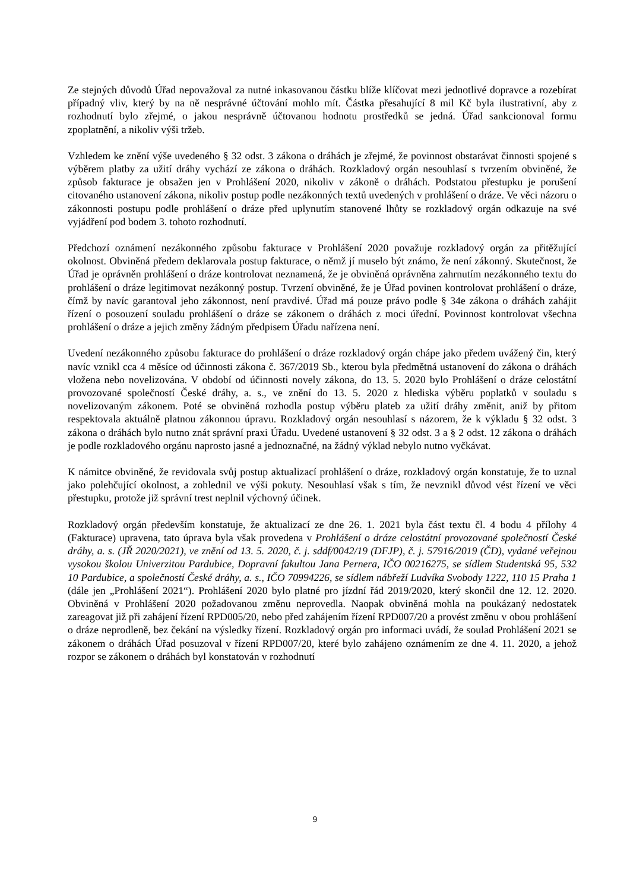Ze stejných důvodů Úřad nepovažoval za nutné inkasovanou částku blíže klíčovat mezi jednotlivé dopravce a rozebírat případný vliv, který by na ně nesprávné účtování mohlo mít. Částka přesahující 8 mil Kč byla ilustrativní, aby z rozhodnutí bylo zřejmé, o jakou nesprávně účtovanou hodnotu prostředků se jedná. Úřad sankcionoval formu zpoplatnění, a nikoliv výši tržeb.
Vzhledem ke znění výše uvedeného § 32 odst. 3 zákona o dráhách je zřejmé, že povinnost obstarávat činnosti spojené s výběrem platby za užití dráhy vychází ze zákona o dráhách. Rozkladový orgán nesouhlasí s tvrzením obviněné, že způsob fakturace je obsažen jen v Prohlášení 2020, nikoliv v zákoně o dráhách. Podstatou přestupku je porušení citovaného ustanovení zákona, nikoliv postup podle nezákonných textů uvedených v prohlášení o dráze. Ve věci názoru o zákonnosti postupu podle prohlášení o dráze před uplynutím stanovené lhůty se rozkladový orgán odkazuje na své vyjádření pod bodem 3. tohoto rozhodnutí.
Předchozí oznámení nezákonného způsobu fakturace v Prohlášení 2020 považuje rozkladový orgán za přitěžující okolnost. Obviněná předem deklarovala postup fakturace, o němž jí muselo být známo, že není zákonný. Skutečnost, že Úřad je oprávněn prohlášení o dráze kontrolovat neznamená, že je obviněná oprávněna zahrnutím nezákonného textu do prohlášení o dráze legitimovat nezákonný postup. Tvrzení obviněné, že je Úřad povinen kontrolovat prohlášení o dráze, čímž by navíc garantoval jeho zákonnost, není pravdivé. Úřad má pouze právo podle § 34e zákona o dráhách zahájit řízení o posouzení souladu prohlášení o dráze se zákonem o dráhách z moci úřední. Povinnost kontrolovat všechna prohlášení o dráze a jejich změny žádným předpisem Úřadu nařízena není.
Uvedení nezákonného způsobu fakturace do prohlášení o dráze rozkladový orgán chápe jako předem uvážený čin, který navíc vznikl cca 4 měsíce od účinnosti zákona č. 367/2019 Sb., kterou byla předmětná ustanovení do zákona o dráhách vložena nebo novelizována. V období od účinnosti novely zákona, do 13. 5. 2020 bylo Prohlášení o dráze celostátní provozované společností České dráhy, a. s., ve znění do 13. 5. 2020 z hlediska výběru poplatků v souladu s novelizovaným zákonem. Poté se obviněná rozhodla postup výběru plateb za užití dráhy změnit, aniž by přitom respektovala aktuálně platnou zákonnou úpravu. Rozkladový orgán nesouhlasí s názorem, že k výkladu § 32 odst. 3 zákona o dráhách bylo nutno znát správní praxi Úřadu. Uvedené ustanovení § 32 odst. 3 a § 2 odst. 12 zákona o dráhách je podle rozkladového orgánu naprosto jasné a jednoznačné, na žádný výklad nebylo nutno vyčkávat.
K námitce obviněné, že revidovala svůj postup aktualizací prohlášení o dráze, rozkladový orgán konstatuje, že to uznal jako polehčující okolnost, a zohlednil ve výši pokuty. Nesouhlasí však s tím, že nevznikl důvod vést řízení ve věci přestupku, protože již správní trest neplnil výchovný účinek.
Rozkladový orgán především konstatuje, že aktualizací ze dne 26. 1. 2021 byla část textu čl. 4 bodu 4 přílohy 4 (Fakturace) upravena, tato úprava byla však provedena v Prohlášení o dráze celostátní provozované společností České dráhy, a. s. (JŘ 2020/2021), ve znění od 13. 5. 2020, č. j. sddf/0042/19 (DFJP), č. j. 57916/2019 (ČD), vydané veřejnou vysokou školou Univerzitou Pardubice, Dopravní fakultou Jana Pernera, IČO 00216275, se sídlem Studentská 95, 532 10 Pardubice, a společností České dráhy, a. s., IČO 70994226, se sídlem nábřeží Ludvíka Svobody 1222, 110 15 Praha 1 (dále jen „Prohlášení 2021“). Prohlášení 2020 bylo platné pro jízdní řád 2019/2020, který skončil dne 12. 12. 2020. Obviněná v Prohlášení 2020 požadovanou změnu neprovedla. Naopak obviněná mohla na poukázaný nedostatek zareagovat již při zahájení řízení RPD005/20, nebo před zahájením řízení RPD007/20 a provést změnu v obou prohlášení o dráze neprodleně, bez čekání na výsledky řízení. Rozkladový orgán pro informaci uvádí, že soulad Prohlášení 2021 se zákonem o dráhách Úřad posuzoval v řízení RPD007/20, které bylo zahájeno oznámením ze dne 4. 11. 2020, a jehož rozpor se zákonem o dráhách byl konstatován v rozhodnutí
9